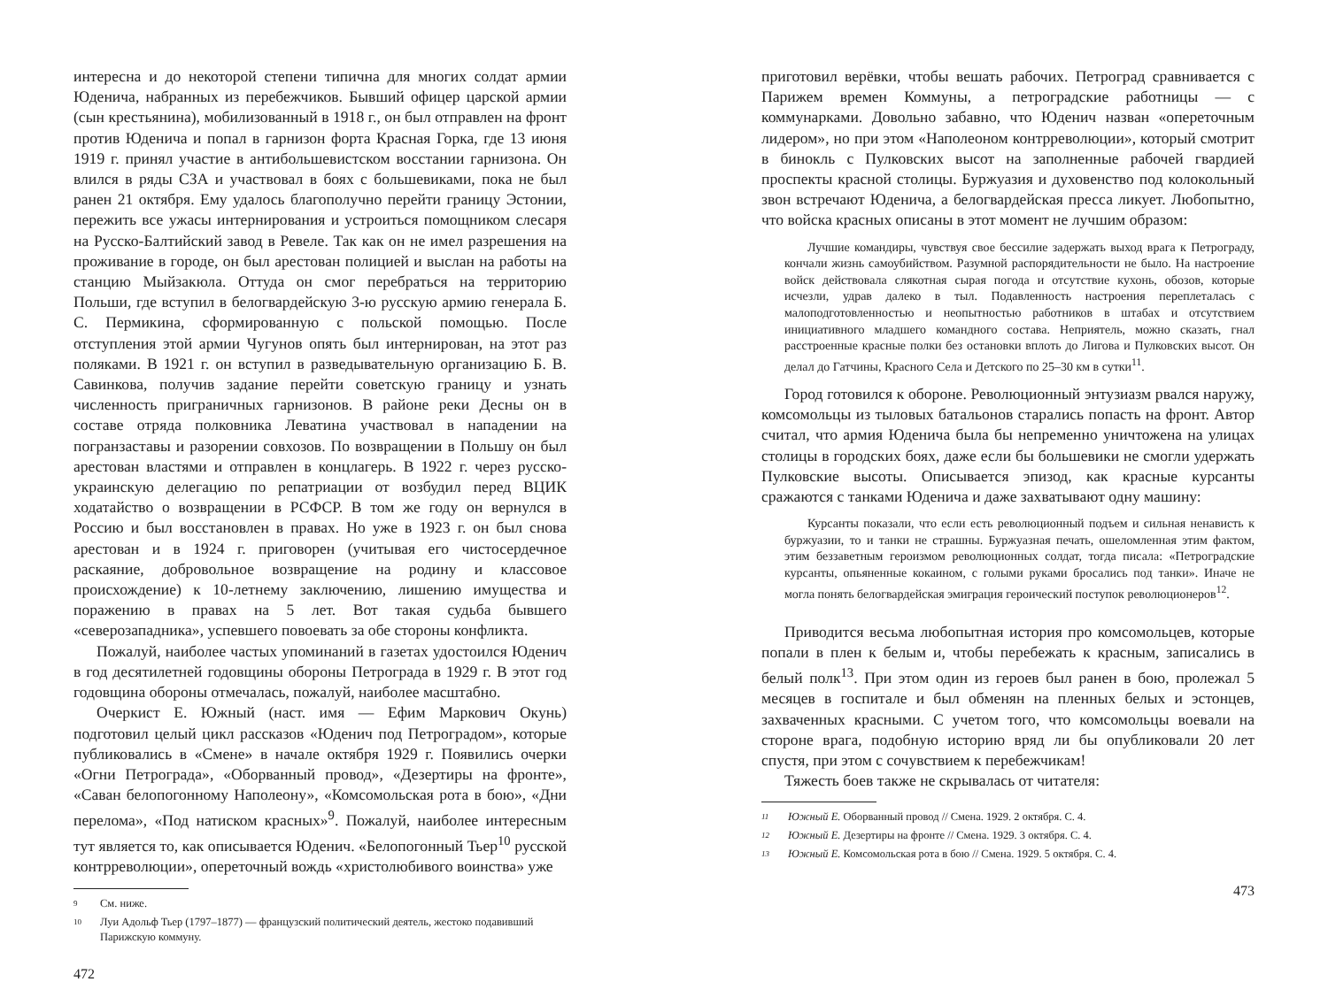интересна и до некоторой степени типична для многих солдат армии Юденича, набранных из перебежчиков. Бывший офицер царской армии (сын крестьянина), мобилизованный в 1918 г., он был отправлен на фронт против Юденича и попал в гарнизон форта Красная Горка, где 13 июня 1919 г. принял участие в антибольшевистском восстании гарнизона. Он влился в ряды СЗА и участвовал в боях с большевиками, пока не был ранен 21 октября. Ему удалось благополучно перейти границу Эстонии, пережить все ужасы интернирования и устроиться помощником слесаря на Русско-Балтийский завод в Ревеле. Так как он не имел разрешения на проживание в городе, он был арестован полицией и выслан на работы на станцию Мыйзакюла. Оттуда он смог перебраться на территорию Польши, где вступил в белогвардейскую 3-ю русскую армию генерала Б. С. Пермикина, сформированную с польской помощью. После отступления этой армии Чугунов опять был интернирован, на этот раз поляками. В 1921 г. он вступил в разведывательную организацию Б. В. Савинкова, получив задание перейти советскую границу и узнать численность приграничных гарнизонов. В районе реки Десны он в составе отряда полковника Леватина участвовал в нападении на погранзаставы и разорении совхозов. По возвращении в Польшу он был арестован властями и отправлен в концлагерь. В 1922 г. через русско-украинскую делегацию по репатриации от возбудил перед ВЦИК ходатайство о возвращении в РСФСР. В том же году он вернулся в Россию и был восстановлен в правах. Но уже в 1923 г. он был снова арестован и в 1924 г. приговорен (учитывая его чистосердечное раскаяние, добровольное возвращение на родину и классовое происхождение) к 10-летнему заключению, лишению имущества и поражению в правах на 5 лет. Вот такая судьба бывшего «северозападника», успевшего повоевать за обе стороны конфликта.
Пожалуй, наиболее частых упоминаний в газетах удостоился Юденич в год десятилетней годовщины обороны Петрограда в 1929 г. В этот год годовщина обороны отмечалась, пожалуй, наиболее масштабно.
Очеркист Е. Южный (наст. имя — Ефим Маркович Окунь) подготовил целый цикл рассказов «Юденич под Петроградом», которые публиковались в «Смене» в начале октября 1929 г. Появились очерки «Огни Петрограда», «Оборванный провод», «Дезертиры на фронте», «Саван белопогонному Наполеону», «Комсомольская рота в бою», «Дни перелома», «Под натиском красных»<sup>9</sup>. Пожалуй, наиболее интересным тут является то, как описывается Юденич. «Белопогонный Тьер<sup>10</sup> русской контрреволюции», опереточный вождь «христолюбивого воинства» уже
9 См. ниже.
10 Луи Адольф Тьер (1797–1877) — французский политический деятель, жестоко подавивший Парижскую коммуну.
472
приготовил верёвки, чтобы вешать рабочих. Петроград сравнивается с Парижем времен Коммуны, а петроградские работницы — с коммунарками. Довольно забавно, что Юденич назван «опереточным лидером», но при этом «Наполеоном контрреволюции», который смотрит в бинокль с Пулковских высот на заполненные рабочей гвардией проспекты красной столицы. Буржуазия и духовенство под колокольный звон встречают Юденича, а белогвардейская пресса ликует. Любопытно, что войска красных описаны в этот момент не лучшим образом:
Лучшие командиры, чувствуя свое бессилие задержать выход врага к Петрограду, кончали жизнь самоубийством. Разумной распорядительности не было. На настроение войск действовала слякотная сырая погода и отсутствие кухонь, обозов, которые исчезли, удрав далеко в тыл. Подавленность настроения переплеталась с малоподготовленностью и неопытностью работников в штабах и отсутствием инициативного младшего командного состава. Неприятель, можно сказать, гнал расстроенные красные полки без остановки вплоть до Лигова и Пулковских высот. Он делал до Гатчины, Красного Села и Детского по 25–30 км в сутки<sup>11</sup>.
Город готовился к обороне. Революционный энтузиазм рвался наружу, комсомольцы из тыловых батальонов старались попасть на фронт. Автор считал, что армия Юденича была бы непременно уничтожена на улицах столицы в городских боях, даже если бы большевики не смогли удержать Пулковские высоты. Описывается эпизод, как красные курсанты сражаются с танками Юденича и даже захватывают одну машину:
Курсанты показали, что если есть революционный подъем и сильная ненависть к буржуазии, то и танки не страшны. Буржуазная печать, ошеломленная этим фактом, этим беззаветным героизмом революционных солдат, тогда писала: «Петроградские курсанты, опьяненные кокаином, с голыми руками бросались под танки». Иначе не могла понять белогвардейская эмиграция героический поступок революционеров<sup>12</sup>.
Приводится весьма любопытная история про комсомольцев, которые попали в плен к белым и, чтобы перебежать к красным, записались в белый полк<sup>13</sup>. При этом один из героев был ранен в бою, пролежал 5 месяцев в госпитале и был обменян на пленных белых и эстонцев, захваченных красными. С учетом того, что комсомольцы воевали на стороне врага, подобную историю вряд ли бы опубликовали 20 лет спустя, при этом с сочувствием к перебежчикам!
Тяжесть боев также не скрывалась от читателя:
11 Южный Е. Оборванный провод // Смена. 1929. 2 октября. С. 4.
12 Южный Е. Дезертиры на фронте // Смена. 1929. 3 октября. С. 4.
13 Южный Е. Комсомольская рота в бою // Смена. 1929. 5 октября. С. 4.
473